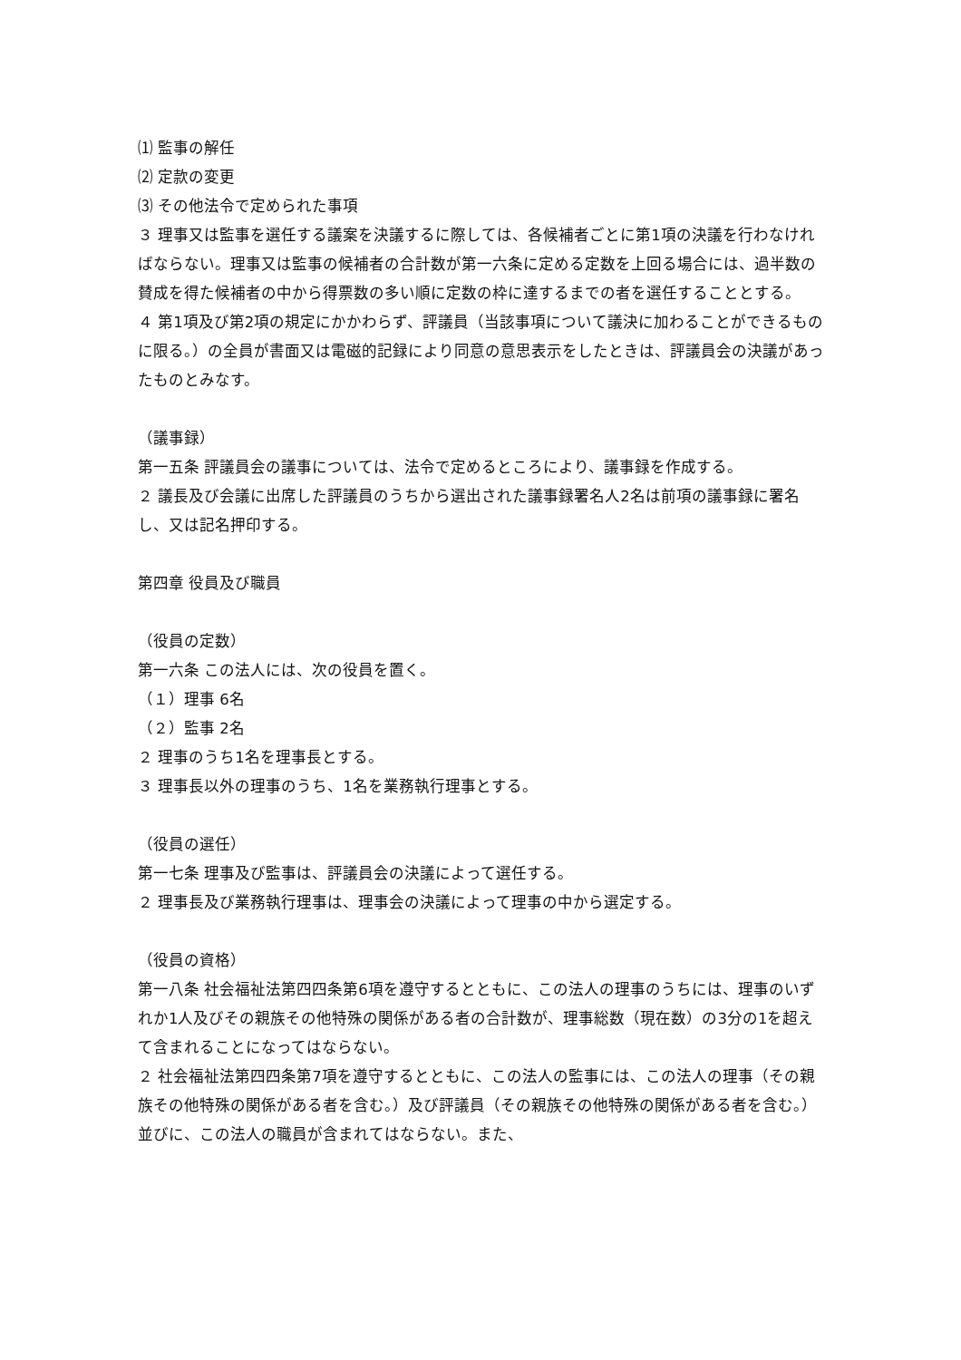⑴ 監事の解任
⑵ 定款の変更
⑶ その他法令で定められた事項
３ 理事又は監事を選任する議案を決議するに際しては、各候補者ごとに第1項の決議を行わなければならない。理事又は監事の候補者の合計数が第一六条に定める定数を上回る場合には、過半数の賛成を得た候補者の中から得票数の多い順に定数の枠に達するまでの者を選任することとする。
４ 第1項及び第2項の規定にかかわらず、評議員（当該事項について議決に加わることができるものに限る。）の全員が書面又は電磁的記録により同意の意思表示をしたときは、評議員会の決議があったものとみなす。
（議事録）
第一五条 評議員会の議事については、法令で定めるところにより、議事録を作成する。
２ 議長及び会議に出席した評議員のうちから選出された議事録署名人2名は前項の議事録に署名し、又は記名押印する。
第四章 役員及び職員
（役員の定数）
第一六条 この法人には、次の役員を置く。
（１）理事 6名
（２）監事 2名
２ 理事のうち1名を理事長とする。
３ 理事長以外の理事のうち、1名を業務執行理事とする。
（役員の選任）
第一七条 理事及び監事は、評議員会の決議によって選任する。
２ 理事長及び業務執行理事は、理事会の決議によって理事の中から選定する。
（役員の資格）
第一八条 社会福祉法第四四条第6項を遵守するとともに、この法人の理事のうちには、理事のいずれか1人及びその親族その他特殊の関係がある者の合計数が、理事総数（現在数）の3分の1を超えて含まれることになってはならない。
２ 社会福祉法第四四条第7項を遵守するとともに、この法人の監事には、この法人の理事（その親族その他特殊の関係がある者を含む。）及び評議員（その親族その他特殊の関係がある者を含む。）並びに、この法人の職員が含まれてはならない。また、